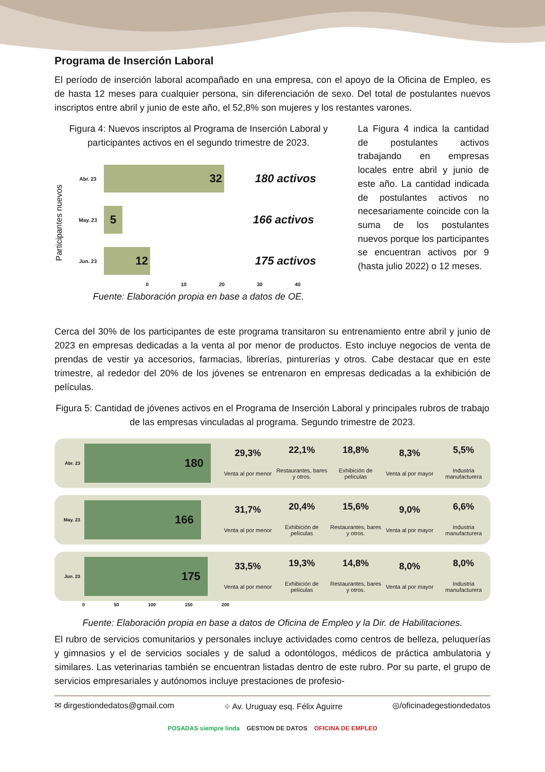Programa de Inserción Laboral
El período de inserción laboral acompañado en una empresa, con el apoyo de la Oficina de Empleo, es de hasta 12 meses para cualquier persona, sin diferenciación de sexo. Del total de postulantes nuevos inscriptos entre abril y junio de este año, el 52,8% son mujeres y los restantes varones.
Figura 4: Nuevos inscriptos al Programa de Inserción Laboral y participantes activos en el segundo trimestre de 2023.
Participantes nuevos
Abr. 23
32
180 activos
May. 23
5
166 activos
Jun. 23
12
175 activos
0 10 20 30 40
Fuente: Elaboración propia en base a datos de OE.
La Figura 4 indica la cantidad de postulantes activos trabajando en empresas locales entre abril y junio de este año. La cantidad indicada de postulantes activos no necesariamente coincide con la suma de los postulantes nuevos porque los participantes se encuentran activos por 9 (hasta julio 2022) o 12 meses.
Cerca del 30% de los participantes de este programa transitaron su entrenamiento entre abril y junio de 2023 en empresas dedicadas a la venta al por menor de productos. Esto incluye negocios de venta de prendas de vestir ya accesorios, farmacias, librerías, pinturerías y otros. Cabe destacar que en este trimestre, al rededor del 20% de los jóvenes se entrenaron en empresas dedicadas a la exhibición de películas.
Figura 5: Cantidad de jóvenes activos en el Programa de Inserción Laboral y principales rubros de trabajo de las empresas vinculadas al programa. Segundo trimestre de 2023.
Abr. 23
180
29,3%
Venta al por menor
22,1%
Restaurantes, bares y otros.
18,8%
Exhibición de películas
8,3%
Venta al por mayor
5,5%
Industria manufacturera
May. 23
166
31,7%
Venta al por menor
20,4%
Exhibición de películas
15,6%
Restaurantes, bares y otros.
9,0%
Venta al por mayor
6,6%
Industria manufacturera
Jun. 23
175
33,5%
Venta al por menor
19,3%
Exhibición de películas
14,8%
Restaurantes, bares y otros.
8,0%
Venta al por mayor
8,0%
Industria manufacturera
0 50 100 150 200
Fuente: Elaboración propia en base a datos de Oficina de Empleo y la Dir. de Habilitaciones.
El rubro de servicios comunitarios y personales incluye actividades como centros de belleza, peluquerías y gimnasios y el de servicios sociales y de salud a odontólogos, médicos de práctica ambulatoria y similares. Las veterinarias también se encuentran listadas dentro de este rubro. Por su parte, el grupo de servicios empresariales y autónomos incluye prestaciones de profesio-
✉ dirgestiondedatos@gmail.com ⌖ Av. Uruguay esq. Félix Aguirre ◎/oficinadegestiondedatos
POSADAS siempre linda GESTION DE DATOS OFICINA DE EMPLEO